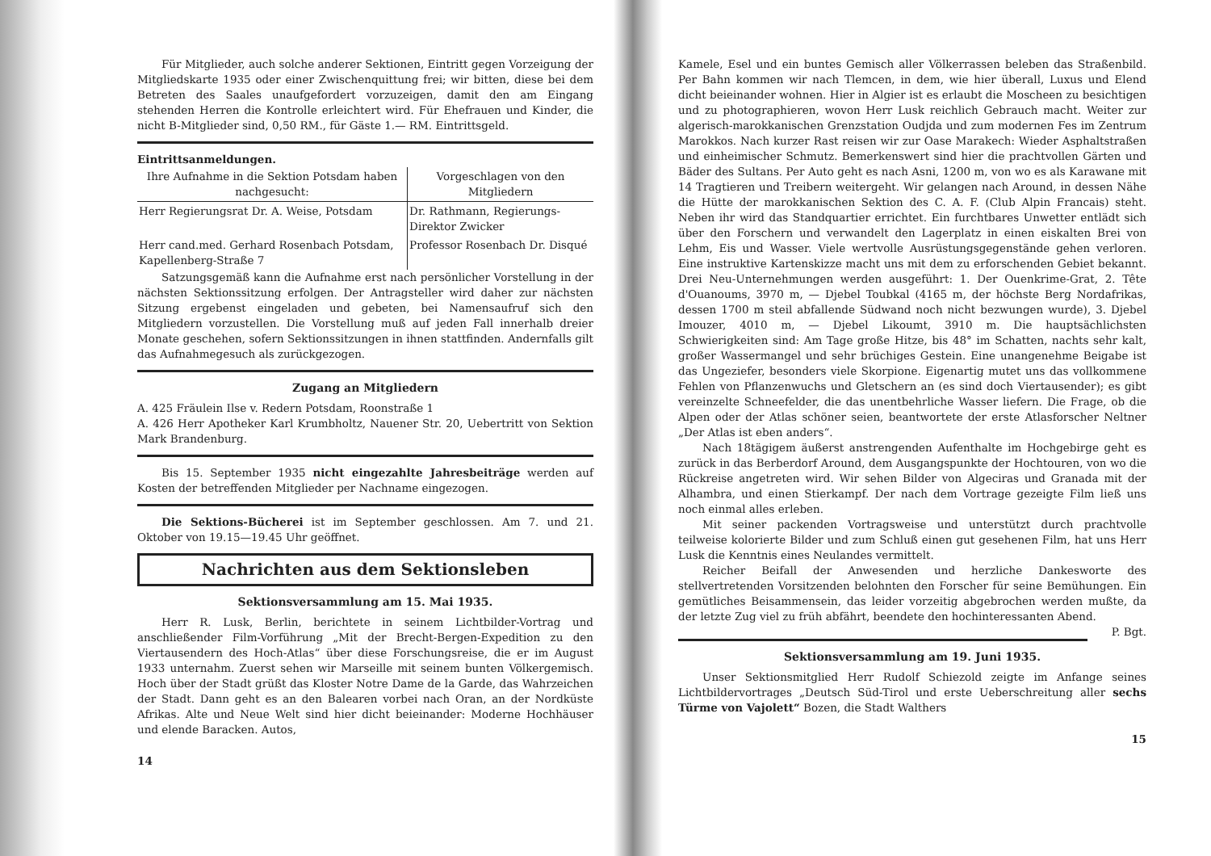Für Mitglieder, auch solche anderer Sektionen, Eintritt gegen Vorzeigung der Mitgliedskarte 1935 oder einer Zwischenquittung frei; wir bitten, diese bei dem Betreten des Saales unaufgefordert vorzuzeigen, damit den am Eingang stehenden Herren die Kontrolle erleichtert wird. Für Ehefrauen und Kinder, die nicht B-Mitglieder sind, 0,50 RM., für Gäste 1.— RM. Eintrittsgeld.
Eintrittsanmeldungen.
| Ihre Aufnahme in die Sektion Potsdam haben nachgesucht: | Vorgeschlagen von den Mitgliedern |
| --- | --- |
| Herr Regierungsrat Dr. A. Weise, Potsdam | Dr. Rathmann, Regierungs-Direktor Zwicker |
| Herr cand.med. Gerhard Rosenbach Potsdam, Kapellenberg-Straße 7 | Professor Rosenbach Dr. Disqué |
Satzungsgemäß kann die Aufnahme erst nach persönlicher Vorstellung in der nächsten Sektionssitzung erfolgen. Der Antragsteller wird daher zur nächsten Sitzung ergebenst eingeladen und gebeten, bei Namensaufruf sich den Mitgliedern vorzustellen. Die Vorstellung muß auf jeden Fall innerhalb dreier Monate geschehen, sofern Sektionssitzungen in ihnen stattfinden. Andernfalls gilt das Aufnahmegesuch als zurückgezogen.
Zugang an Mitgliedern
A. 425 Fräulein Ilse v. Redern Potsdam, Roonstraße 1
A. 426 Herr Apotheker Karl Krumbholtz, Nauener Str. 20, Uebertritt von Sektion Mark Brandenburg.
Bis 15. September 1935 nicht eingezahlte Jahresbeiträge werden auf Kosten der betreffenden Mitglieder per Nachname eingezogen.
Die Sektions-Bücherei ist im September geschlossen. Am 7. und 21. Oktober von 19.15—19.45 Uhr geöffnet.
Nachrichten aus dem Sektionsleben
Sektionsversammlung am 15. Mai 1935.
Herr R. Lusk, Berlin, berichtete in seinem Lichtbilder-Vortrag und anschließender Film-Vorführung „Mit der Brecht-Bergen-Expedition zu den Viertausendern des Hoch-Atlas“ über diese Forschungsreise, die er im August 1933 unternahm. Zuerst sehen wir Marseille mit seinem bunten Völkergemisch. Hoch über der Stadt grüßt das Kloster Notre Dame de la Garde, das Wahrzeichen der Stadt. Dann geht es an den Balearen vorbei nach Oran, an der Nordküste Afrikas. Alte und Neue Welt sind hier dicht beieinander: Moderne Hochhäuser und elende Baracken. Autos,
14
Kamele, Esel und ein buntes Gemisch aller Völkerrassen beleben das Straßenbild. Per Bahn kommen wir nach Tlemcen, in dem, wie hier überall, Luxus und Elend dicht beieinander wohnen. Hier in Algier ist es erlaubt die Moscheen zu besichtigen und zu photographieren, wovon Herr Lusk reichlich Gebrauch macht. Weiter zur algerisch-marokkanischen Grenzstation Oudjda und zum modernen Fes im Zentrum Marokkos. Nach kurzer Rast reisen wir zur Oase Marakech: Wieder Asphaltstraßen und einheimischer Schmutz. Bemerkenswert sind hier die prachtvollen Gärten und Bäder des Sultans. Per Auto geht es nach Asni, 1200 m, von wo es als Karawane mit 14 Tragtieren und Treibern weitergeht. Wir gelangen nach Around, in dessen Nähe die Hütte der marokkanischen Sektion des C. A. F. (Club Alpin Francais) steht. Neben ihr wird das Standquartier errichtet. Ein furchtbares Unwetter entlädt sich über den Forschern und verwandelt den Lagerplatz in einen eiskalten Brei von Lehm, Eis und Wasser. Viele wertvolle Ausrüstungsgegenstände gehen verloren. Eine instruktive Kartenskizze macht uns mit dem zu erforschenden Gebiet bekannt. Drei Neu-Unternehmungen werden ausgeführt: 1. Der Ouenkrime-Grat, 2. Tête d'Ouanoums, 3970 m, — Djebel Toubkal (4165 m, der höchste Berg Nordafrikas, dessen 1700 m steil abfallende Südwand noch nicht bezwungen wurde), 3. Djebel Imouzer, 4010 m, — Djebel Likoumt, 3910 m. Die hauptsächlichsten Schwierigkeiten sind: Am Tage große Hitze, bis 48° im Schatten, nachts sehr kalt, großer Wassermangel und sehr brüchiges Gestein. Eine unangenehme Beigabe ist das Ungeziefer, besonders viele Skorpione. Eigenartig mutet uns das vollkommene Fehlen von Pflanzenwuchs und Gletschern an (es sind doch Viertausender); es gibt vereinzelte Schneefelder, die das unentbehrliche Wasser liefern. Die Frage, ob die Alpen oder der Atlas schöner seien, beantwortete der erste Atlasforscher Neltner „Der Atlas ist eben anders“.
Nach 18tägigem äußerst anstrengenden Aufenthalte im Hochgebirge geht es zurück in das Berberdorf Around, dem Ausgangspunkte der Hochtouren, von wo die Rückreise angetreten wird. Wir sehen Bilder von Algeciras und Granada mit der Alhambra, und einen Stierkampf. Der nach dem Vortrage gezeigte Film ließ uns noch einmal alles erleben.
Mit seiner packenden Vortragsweise und unterstützt durch prachtvolle teilweise kolorierte Bilder und zum Schluß einen gut gesehenen Film, hat uns Herr Lusk die Kenntnis eines Neulandes vermittelt.
Reicher Beifall der Anwesenden und herzliche Dankesworte des stellvertretenden Vorsitzenden belohnten den Forscher für seine Bemühungen. Ein gemütliches Beisammensein, das leider vorzeitig abgebrochen werden mußte, da der letzte Zug viel zu früh abfährt, beendete den hochinteressanten Abend. P. Bgt.
Sektionsversammlung am 19. Juni 1935.
Unser Sektionsmitglied Herr Rudolf Schiezold zeigte im Anfange seines Lichtbildervortrages „Deutsch Süd-Tirol und erste Ueberschreitung aller sechs Türme von Vajolett“ Bozen, die Stadt Walthers
15